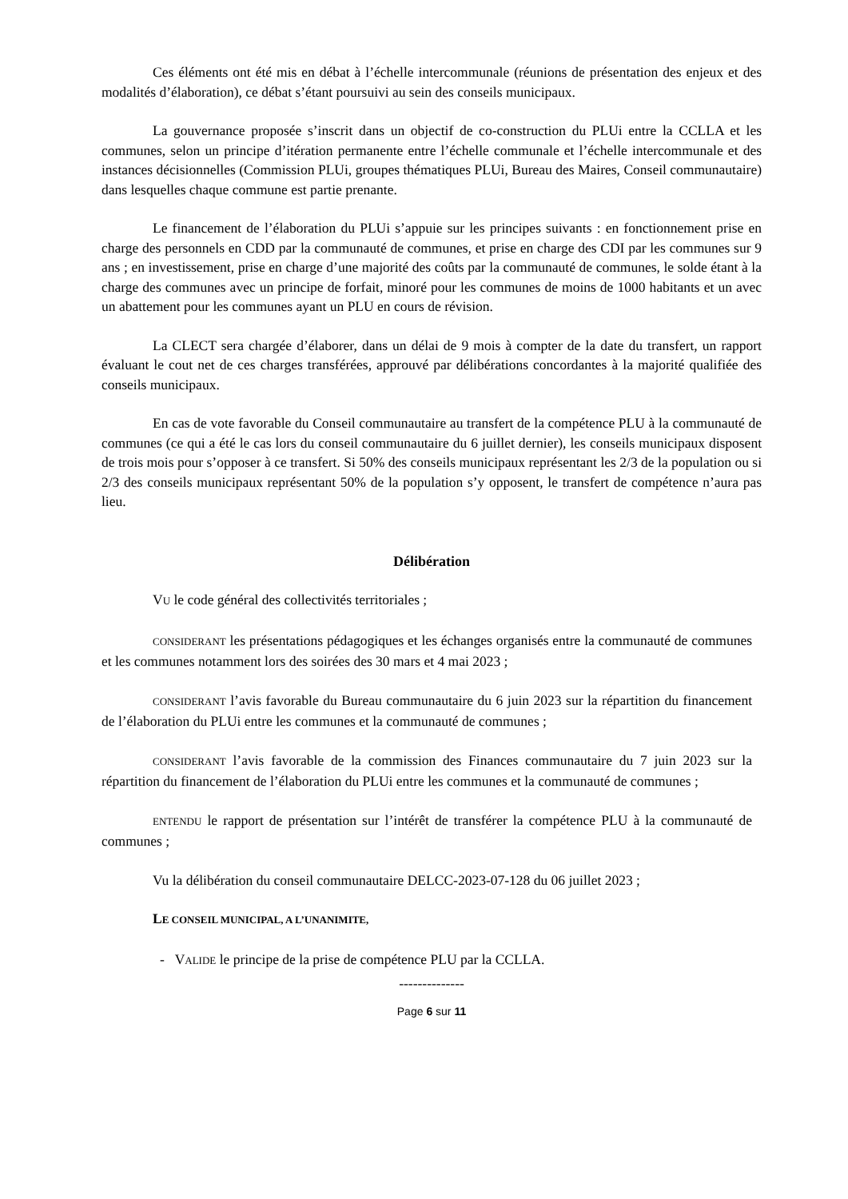Ces éléments ont été mis en débat à l’échelle intercommunale (réunions de présentation des enjeux et des modalités d’élaboration), ce débat s’étant poursuivi au sein des conseils municipaux.
La gouvernance proposée s’inscrit dans un objectif de co-construction du PLUi entre la CCLLA et les communes, selon un principe d’itération permanente entre l’échelle communale et l’échelle intercommunale et des instances décisionnelles (Commission PLUi, groupes thématiques PLUi, Bureau des Maires, Conseil communautaire) dans lesquelles chaque commune est partie prenante.
Le financement de l’élaboration du PLUi s’appuie sur les principes suivants : en fonctionnement prise en charge des personnels en CDD par la communauté de communes, et prise en charge des CDI par les communes sur 9 ans ; en investissement, prise en charge d’une majorité des coûts par la communauté de communes, le solde étant à la charge des communes avec un principe de forfait, minoré pour les communes de moins de 1000 habitants et un avec un abattement pour les communes ayant un PLU en cours de révision.
La CLECT sera chargée d’élaborer, dans un délai de 9 mois à compter de la date du transfert, un rapport évaluant le cout net de ces charges transférées, approuvé par délibérations concordantes à la majorité qualifiée des conseils municipaux.
En cas de vote favorable du Conseil communautaire au transfert de la compétence PLU à la communauté de communes (ce qui a été le cas lors du conseil communautaire du 6 juillet dernier), les conseils municipaux disposent de trois mois pour s’opposer à ce transfert. Si 50% des conseils municipaux représentant les 2/3 de la population ou si 2/3 des conseils municipaux représentant 50% de la population s’y opposent, le transfert de compétence n’aura pas lieu.
Délibération
VU le code général des collectivités territoriales ;
CONSIDERANT les présentations pédagogiques et les échanges organisés entre la communauté de communes et les communes notamment lors des soirées des 30 mars et 4 mai 2023 ;
CONSIDERANT l’avis favorable du Bureau communautaire du 6 juin 2023 sur la répartition du financement de l’élaboration du PLUi entre les communes et la communauté de communes ;
CONSIDERANT l’avis favorable de la commission des Finances communautaire du 7 juin 2023 sur la répartition du financement de l’élaboration du PLUi entre les communes et la communauté de communes ;
ENTENDU le rapport de présentation sur l’intérêt de transférer la compétence PLU à la communauté de communes ;
Vu la délibération du conseil communautaire DELCC-2023-07-128 du 06 juillet 2023 ;
LE CONSEIL MUNICIPAL, A L’UNANIMITE,
- VALIDE le principe de la prise de compétence PLU par la CCLLA.
--------------
Page 6 sur 11